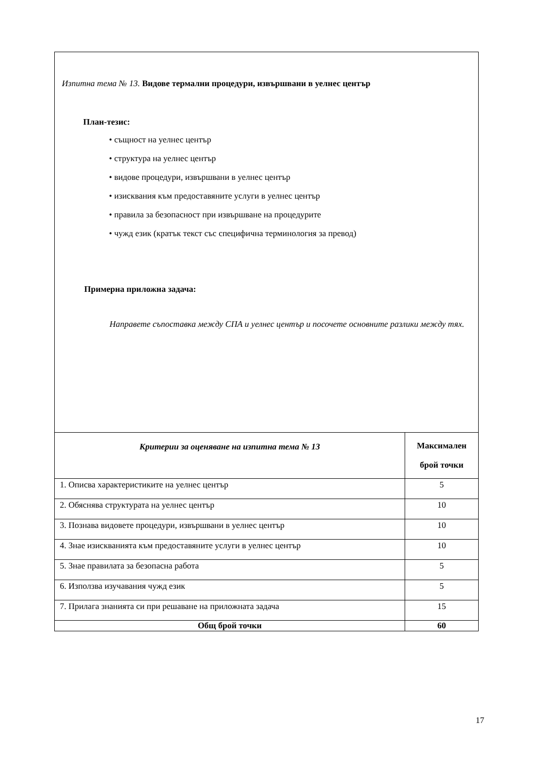| Изпитна тема № 13. Видове термални процедури, извършвани в уелнес център План-тезис: • същност на уелнес център • структура на уелнес център • видове процедури, извършвани в уелнес център • изисквания към предоставяните услуги в уелнес център • правила за безопасност при извършване на процедурите • чужд език (кратък текст със специфична терминология за превод) Примерна приложна задача: Направете съпоставка между СПА и уелнес център и посочете основните разлики между тях. | |
| Критерии за оценяване на изпитна тема № 13 | Максимален брой точки |
| 1. Описва характеристиките на уелнес център | 5 |
| 2. Обяснява структурата на уелнес център | 10 |
| 3. Познава видовете процедури, извършвани в уелнес център | 10 |
| 4. Знае изискванията към предоставяните услуги в уелнес център | 10 |
| 5. Знае правилата за безопасна работа | 5 |
| 6. Използва изучавания чужд език | 5 |
| 7. Прилага знанията си при решаване на приложната задача | 15 |
| Общ брой точки | 60 |
17